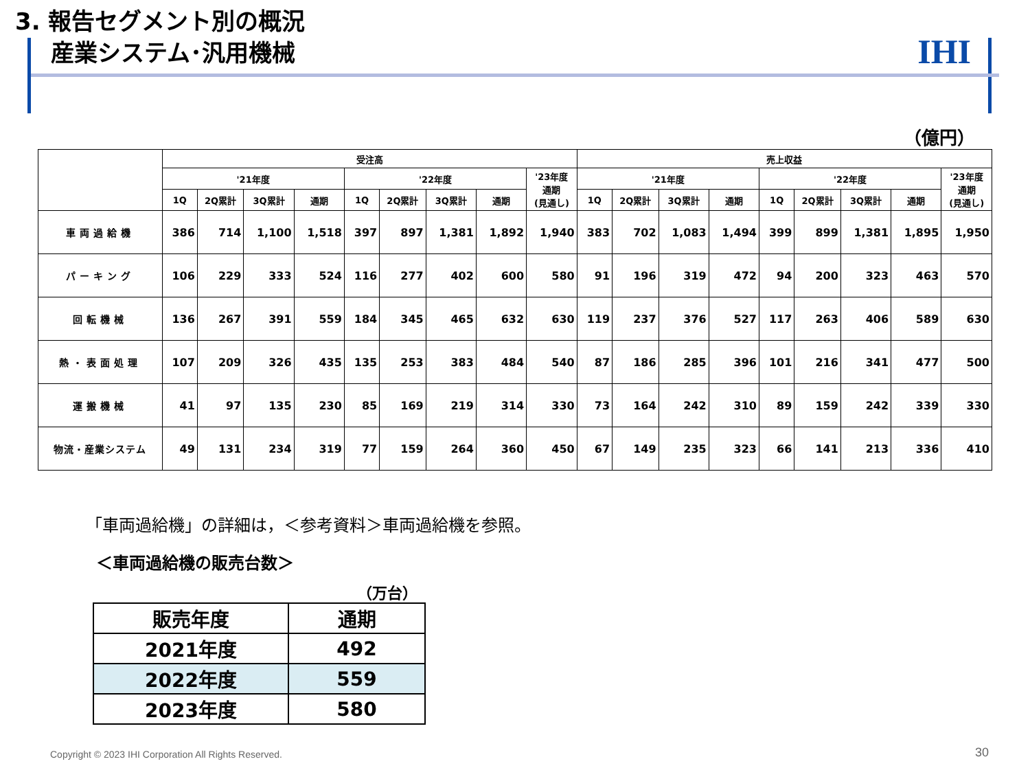3. 報告セグメント別の概況
産業システム･汎用機械
IHI
（億円）
| | 受注高 | | | | | | | | | 売上収益 | | | | | | | | |
| --- | --- | --- | --- | --- | --- | --- | --- | --- | --- | --- | --- | --- | --- | --- | --- | --- | --- | --- |
| | '21年度 | | | | '22年度 | | | | '23年度 通期 (見通し) | '21年度 | | | | '22年度 | | | | '23年度 通期 (見通し) |
| | 1Q | 2Q累計 | 3Q累計 | 通期 | 1Q | 2Q累計 | 3Q累計 | 通期 | | 1Q | 2Q累計 | 3Q累計 | 通期 | 1Q | 2Q累計 | 3Q累計 | 通期 | |
| 車両過給機 | 386 | 714 | 1,100 | 1,518 | 397 | 897 | 1,381 | 1,892 | 1,940 | 383 | 702 | 1,083 | 1,494 | 399 | 899 | 1,381 | 1,895 | 1,950 |
| パーキング | 106 | 229 | 333 | 524 | 116 | 277 | 402 | 600 | 580 | 91 | 196 | 319 | 472 | 94 | 200 | 323 | 463 | 570 |
| 回転機械 | 136 | 267 | 391 | 559 | 184 | 345 | 465 | 632 | 630 | 119 | 237 | 376 | 527 | 117 | 263 | 406 | 589 | 630 |
| 熱・表面処理 | 107 | 209 | 326 | 435 | 135 | 253 | 383 | 484 | 540 | 87 | 186 | 285 | 396 | 101 | 216 | 341 | 477 | 500 |
| 運搬機械 | 41 | 97 | 135 | 230 | 85 | 169 | 219 | 314 | 330 | 73 | 164 | 242 | 310 | 89 | 159 | 242 | 339 | 330 |
| 物流・産業システム | 49 | 131 | 234 | 319 | 77 | 159 | 264 | 360 | 450 | 67 | 149 | 235 | 323 | 66 | 141 | 213 | 336 | 410 |
「車両過給機」の詳細は，＜参考資料＞車両過給機を参照。
＜車両過給機の販売台数＞
（万台）
| 販売年度 | 通期 |
| --- | --- |
| 2021年度 | 492 |
| 2022年度 | 559 |
| 2023年度 | 580 |
Copyright © 2023 IHI Corporation All Rights Reserved.
30